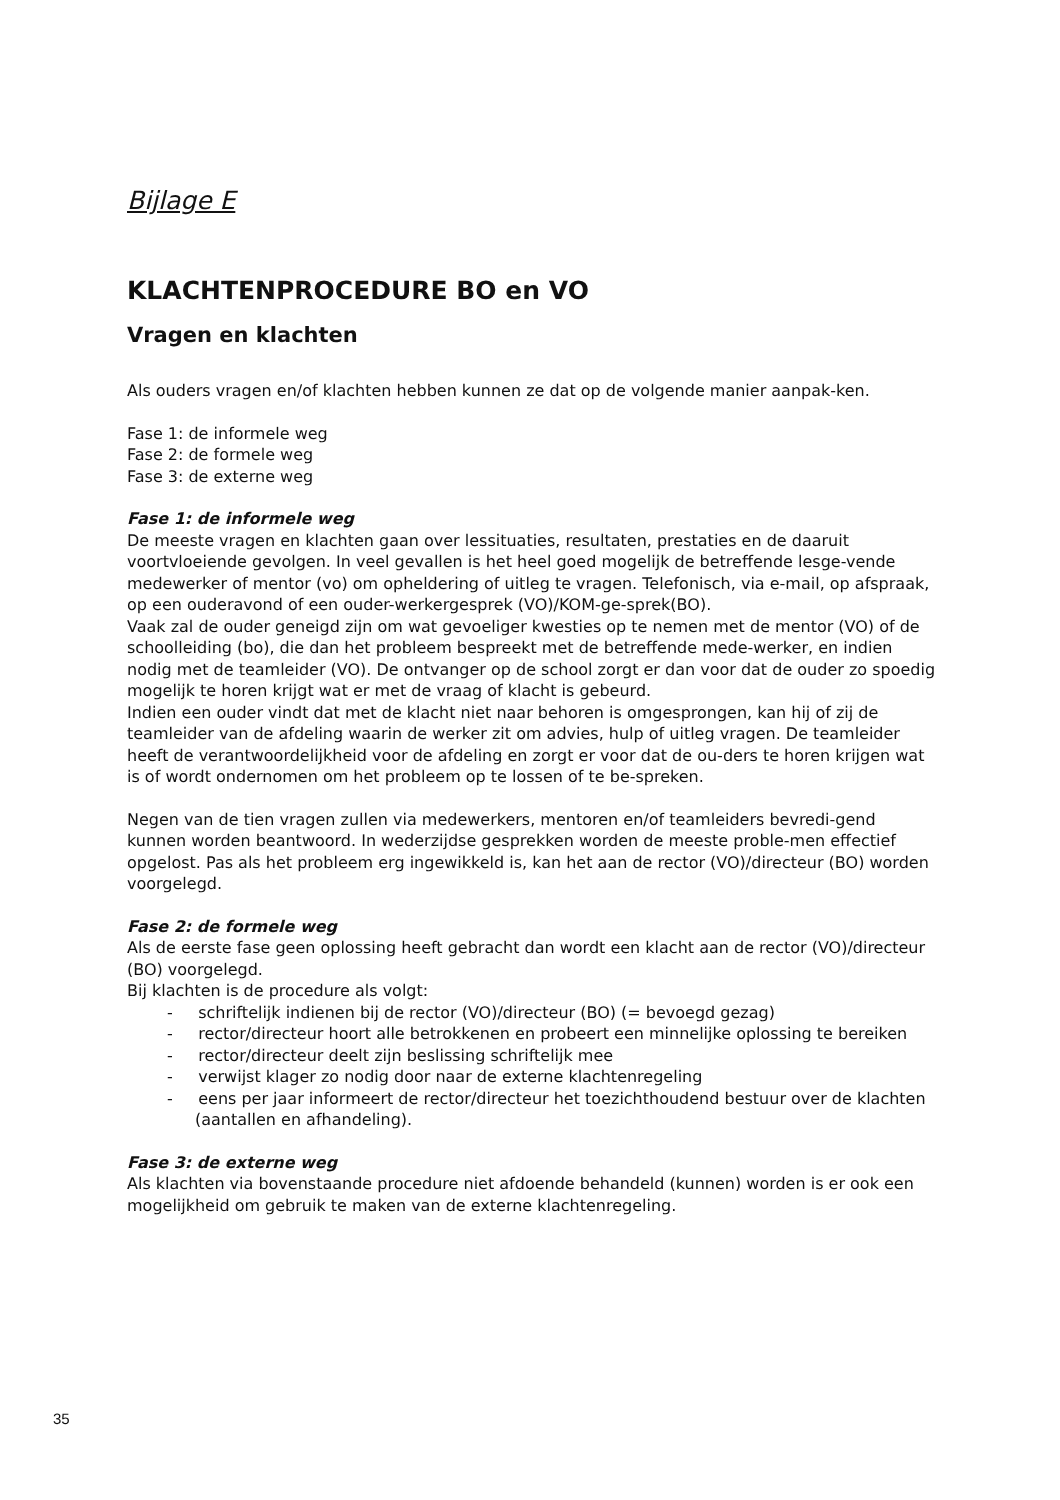Bijlage E
KLACHTENPROCEDURE BO en VO
Vragen en klachten
Als ouders vragen en/of klachten hebben kunnen ze dat op de volgende manier aanpak-ken.
Fase 1: de informele weg
Fase 2: de formele weg
Fase 3: de externe weg
Fase 1: de informele weg
De meeste vragen en klachten gaan over lessituaties, resultaten, prestaties en de daaruit voortvloeiende gevolgen. In veel gevallen is het heel goed mogelijk de betreffende lesge-vende medewerker of mentor (vo) om opheldering of uitleg te vragen. Telefonisch, via e-mail, op afspraak, op een ouderavond of een ouder-werkergesprek (VO)/KOM-ge-sprek(BO).
Vaak zal de ouder geneigd zijn om wat gevoeliger kwesties op te nemen met de mentor (VO) of de schoolleiding (bo), die dan het probleem bespreekt met de betreffende mede-werker, en indien nodig met de teamleider (VO). De ontvanger op de school zorgt er dan voor dat de ouder zo spoedig mogelijk te horen krijgt wat er met de vraag of klacht is gebeurd.
Indien een ouder vindt dat met de klacht niet naar behoren is omgesprongen, kan hij of zij de teamleider van de afdeling waarin de werker zit om advies, hulp of uitleg vragen. De teamleider heeft de verantwoordelijkheid voor de afdeling en zorgt er voor dat de ou-ders te horen krijgen wat is of wordt ondernomen om het probleem op te lossen of te be-spreken.
Negen van de tien vragen zullen via medewerkers, mentoren en/of teamleiders bevredi-gend kunnen worden beantwoord. In wederzijdse gesprekken worden de meeste proble-men effectief opgelost. Pas als het probleem erg ingewikkeld is, kan het aan de rector (VO)/directeur (BO) worden voorgelegd.
Fase 2: de formele weg
Als de eerste fase geen oplossing heeft gebracht dan wordt een klacht aan de rector (VO)/directeur (BO) voorgelegd.
Bij klachten is de procedure als volgt:
- schriftelijk indienen bij de rector (VO)/directeur (BO) (= bevoegd gezag)
- rector/directeur hoort alle betrokkenen en probeert een minnelijke oplossing te bereiken
- rector/directeur deelt zijn beslissing schriftelijk mee
- verwijst klager zo nodig door naar de externe klachtenregeling
- eens per jaar informeert de rector/directeur het toezichthoudend bestuur over de klachten (aantallen en afhandeling).
Fase 3: de externe weg
Als klachten via bovenstaande procedure niet afdoende behandeld (kunnen) worden is er ook een mogelijkheid om gebruik te maken van de externe klachtenregeling.
35